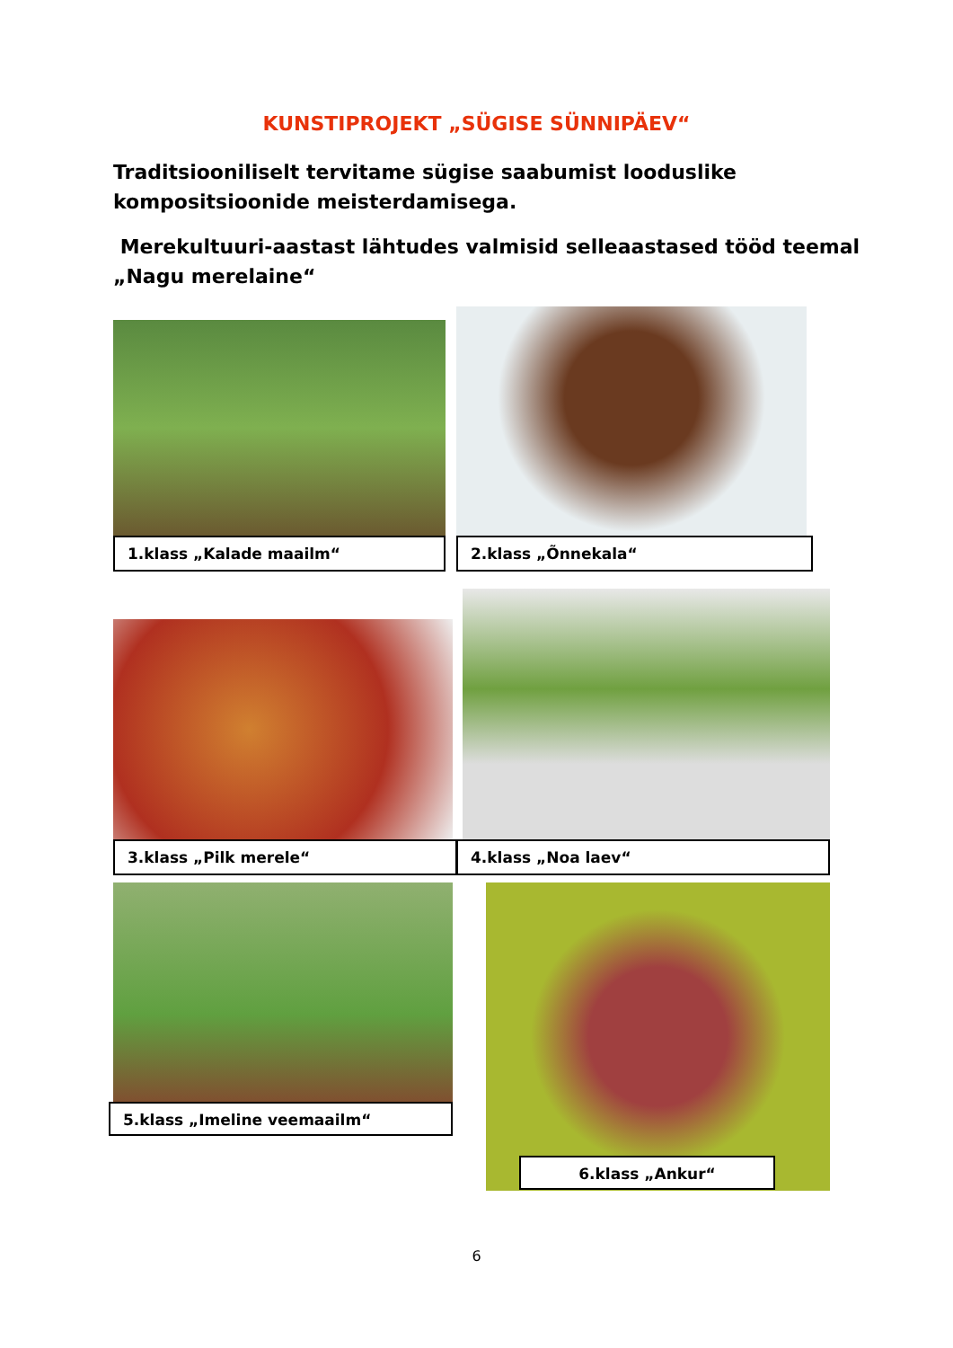KUNSTIPROJEKT „SÜGISE SÜNNIPÄEV“
Traditsiooniliselt tervitame sügise saabumist looduslike kompositsioonide meisterdamisega.
Merekultuuri-aastast lähtudes valmisid selleaastased tööd teemal „Nagu merelaine“
1.klass „Kalade maailm“ 2.klass „Õnnekala“
3.klass „Pilk merele“ 4.klass „Noa laev“
5.klass „Imeline veemaailm“
6.klass „Ankur“
6